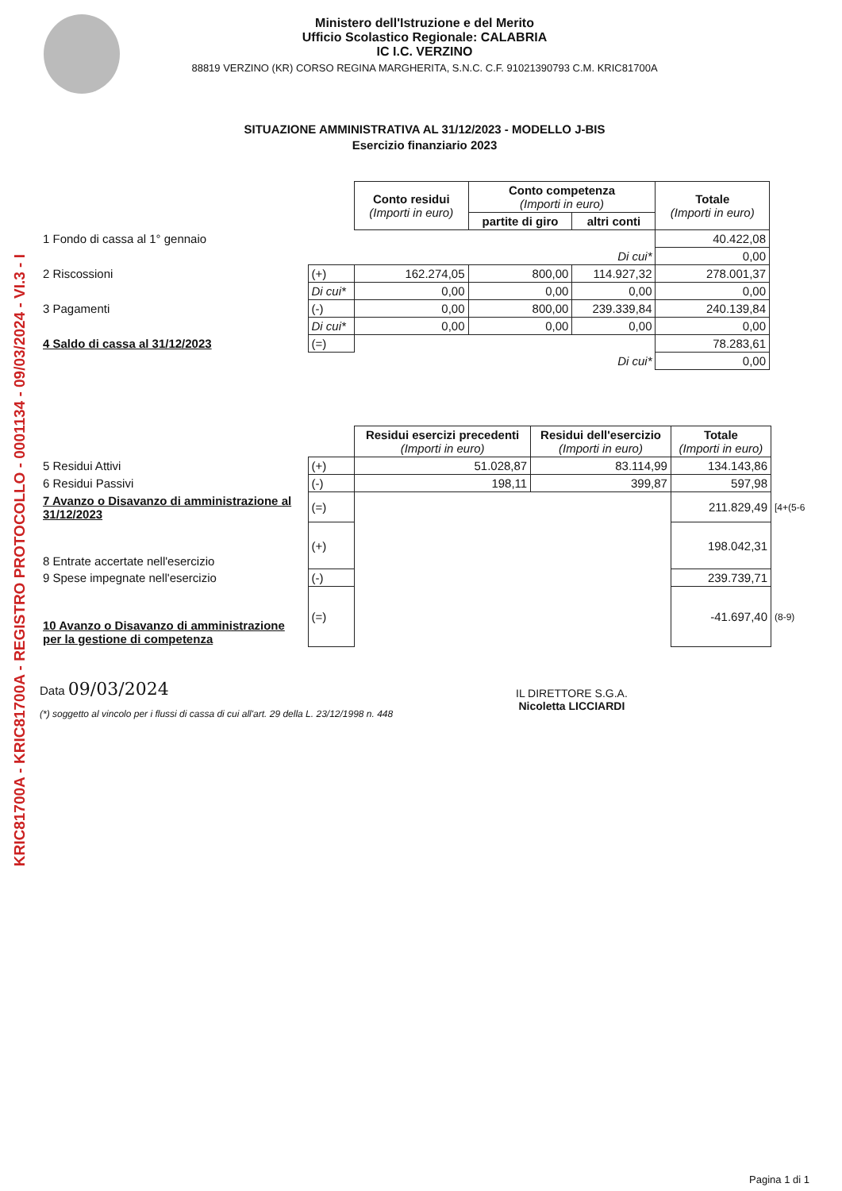KRIC81700A - KRIC81700A - REGISTRO PROTOCOLLO - 0001134 - 09/03/2024 - VI.3 - I
Ministero dell'Istruzione e del Merito
Ufficio Scolastico Regionale: CALABRIA
IC I.C. VERZINO
88819 VERZINO (KR) CORSO REGINA MARGHERITA, S.N.C. C.F. 91021390793 C.M. KRIC81700A
SITUAZIONE AMMINISTRATIVA AL 31/12/2023 - MODELLO J-BIS
Esercizio finanziario 2023
| | | Conto residui (Importi in euro) | Conto competenza (Importi in euro) | | Totale (Importi in euro) |
| | | | partite di giro | altri conti | |
| 1 Fondo di cassa al 1° gennaio | | | | | 40.422,08 |
| | | | | Di cui* | 0,00 |
| 2 Riscossioni | (+) | 162.274,05 | 800,00 | 114.927,32 | 278.001,37 |
| | Di cui* | 0,00 | 0,00 | 0,00 | 0,00 |
| 3 Pagamenti | (-) | 0,00 | 800,00 | 239.339,84 | 240.139,84 |
| | Di cui* | 0,00 | 0,00 | 0,00 | 0,00 |
| 4 Saldo di cassa al 31/12/2023 | (=) | | | | 78.283,61 |
| | | | | Di cui* | 0,00 |
| | | Residui esercizi precedenti (Importi in euro) | Residui dell'esercizio (Importi in euro) | Totale (Importi in euro) | |
| 5 Residui Attivi | (+) | 51.028,87 | 83.114,99 | 134.143,86 | |
| 6 Residui Passivi | (-) | 198,11 | 399,87 | 597,98 | |
| 7 Avanzo o Disavanzo di amministrazione al 31/12/2023 | (=) | | | 211.829,49 | [4+(5-6 |
| 8 Entrate accertate nell'esercizio | (+) | | | 198.042,31 | |
| 9 Spese impegnate nell'esercizio | (-) | | | 239.739,71 | |
| 10 Avanzo o Disavanzo di amministrazione per la gestione di competenza | (=) | | | -41.697,40 | (8-9) |
Data 09/03/2024
(*) soggetto al vincolo per i flussi di cassa di cui all'art. 29 della L. 23/12/1998 n. 448
IL DIRETTORE S.G.A.
Nicoletta LICCIARDI
Pagina 1 di 1